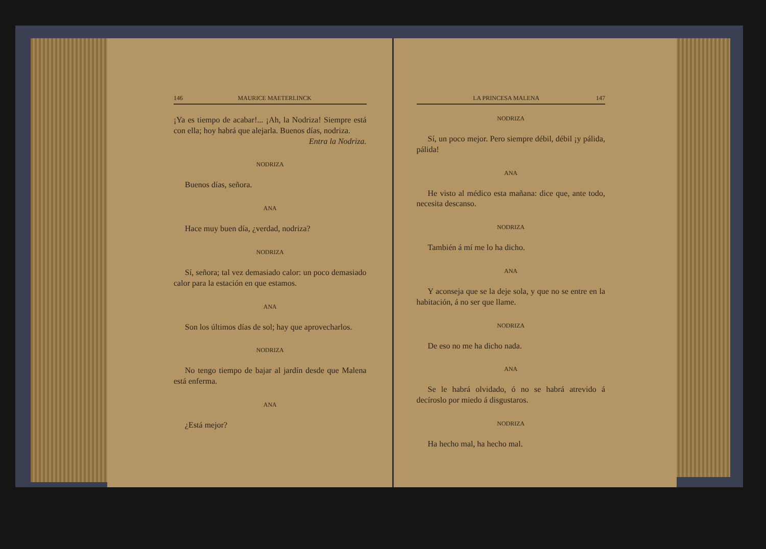146 MAURICE MAETERLINCK
¡Ya es tiempo de acabar!... ¡Ah, la Nodriza! Siempre está con ella; hoy habrá que alejarla. Buenos días, nodriza.
Entra la Nodriza.
NODRIZA
Buenos días, señora.
ANA
Hace muy buen día, ¿verdad, nodriza?
NODRIZA
Sí, señora; tal vez demasiado calor: un poco demasiado calor para la estación en que estamos.
ANA
Son los últimos días de sol; hay que aprovecharlos.
NODRIZA
No tengo tiempo de bajar al jardín desde que Malena está enferma.
ANA
¿Está mejor?
LA PRINCESA MALENA 147
NODRIZA
Sí, un poco mejor. Pero siempre débil, débil ¡y pálida, pálida!
ANA
He visto al médico esta mañana: dice que, ante todo, necesita descanso.
NODRIZA
También á mí me lo ha dicho.
ANA
Y aconseja que se la deje sola, y que no se entre en la habitación, á no ser que llame.
NODRIZA
De eso no me ha dicho nada.
ANA
Se le habrá olvidado, ó no se habrá atrevido á decíroslo por miedo á disgustaros.
NODRIZA
Ha hecho mal, ha hecho mal.